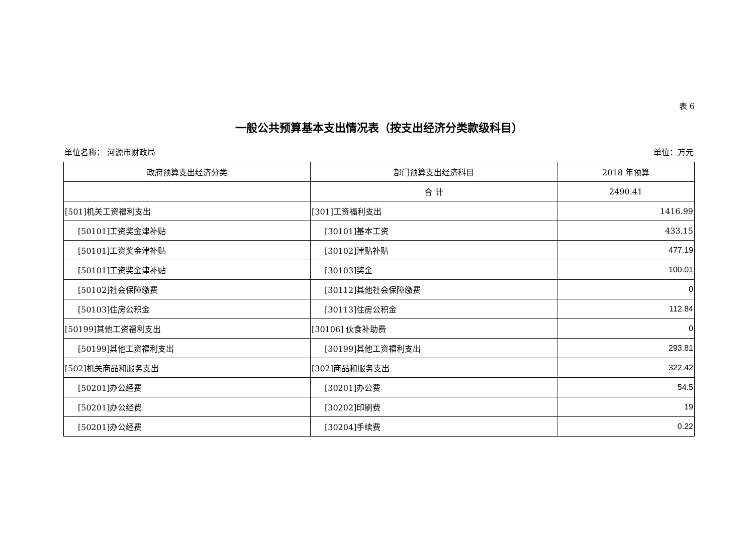表 6
一般公共预算基本支出情况表（按支出经济分类款级科目）
单位名称： 河源市财政局 单位：万元
| 政府预算支出经济分类 | 部门预算支出经济科目 | 2018 年预算 |
| --- | --- | --- |
| | 合 计 | 2490.41 |
| [501]机关工资福利支出 | [301]工资福利支出 | 1416.99 |
| [50101]工资奖金津补贴 | [30101]基本工资 | 433.15 |
| [50101]工资奖金津补贴 | [30102]津贴补贴 | 477.19 |
| [50101]工资奖金津补贴 | [30103]奖金 | 100.01 |
| [50102]社会保障缴费 | [30112]其他社会保障缴费 | 0 |
| [50103]住房公积金 | [30113]住房公积金 | 112.84 |
| [50199]其他工资福利支出 | [30106] 伙食补助费 | 0 |
| [50199]其他工资福利支出 | [30199]其他工资福利支出 | 293.81 |
| [502]机关商品和服务支出 | [302]商品和服务支出 | 322.42 |
| [50201]办公经费 | [30201]办公费 | 54.5 |
| [50201]办公经费 | [30202]印刷费 | 19 |
| [50201]办公经费 | [30204]手续费 | 0.22 |